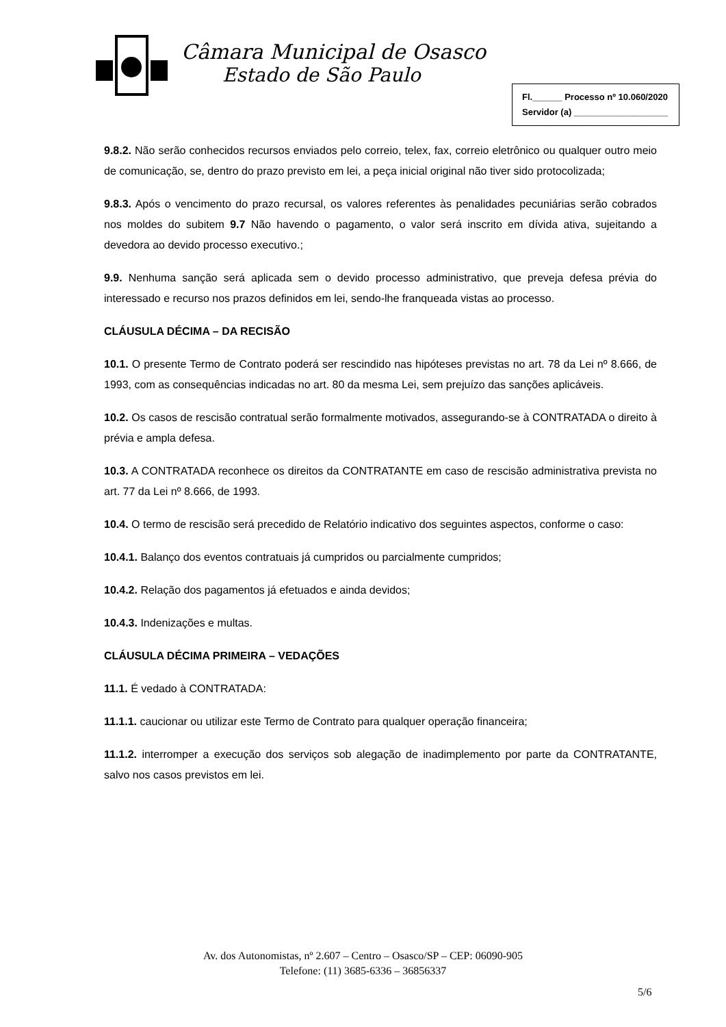Câmara Municipal de Osasco
Estado de São Paulo
Fl.______ Processo nº 10.060/2020
Servidor (a) ___________________
9.8.2. Não serão conhecidos recursos enviados pelo correio, telex, fax, correio eletrônico ou qualquer outro meio de comunicação, se, dentro do prazo previsto em lei, a peça inicial original não tiver sido protocolizada;
9.8.3. Após o vencimento do prazo recursal, os valores referentes às penalidades pecuniárias serão cobrados nos moldes do subitem 9.7 Não havendo o pagamento, o valor será inscrito em dívida ativa, sujeitando a devedora ao devido processo executivo.;
9.9. Nenhuma sanção será aplicada sem o devido processo administrativo, que preveja defesa prévia do interessado e recurso nos prazos definidos em lei, sendo-lhe franqueada vistas ao processo.
CLÁUSULA DÉCIMA – DA RECISÃO
10.1. O presente Termo de Contrato poderá ser rescindido nas hipóteses previstas no art. 78 da Lei nº 8.666, de 1993, com as consequências indicadas no art. 80 da mesma Lei, sem prejuízo das sanções aplicáveis.
10.2. Os casos de rescisão contratual serão formalmente motivados, assegurando-se à CONTRATADA o direito à prévia e ampla defesa.
10.3. A CONTRATADA reconhece os direitos da CONTRATANTE em caso de rescisão administrativa prevista no art. 77 da Lei nº 8.666, de 1993.
10.4. O termo de rescisão será precedido de Relatório indicativo dos seguintes aspectos, conforme o caso:
10.4.1. Balanço dos eventos contratuais já cumpridos ou parcialmente cumpridos;
10.4.2. Relação dos pagamentos já efetuados e ainda devidos;
10.4.3. Indenizações e multas.
CLÁUSULA DÉCIMA PRIMEIRA – VEDAÇÕES
11.1. É vedado à CONTRATADA:
11.1.1. caucionar ou utilizar este Termo de Contrato para qualquer operação financeira;
11.1.2. interromper a execução dos serviços sob alegação de inadimplemento por parte da CONTRATANTE, salvo nos casos previstos em lei.
Av. dos Autonomistas, nº 2.607 – Centro – Osasco/SP – CEP: 06090-905
Telefone: (11) 3685-6336 – 36856337
5/6